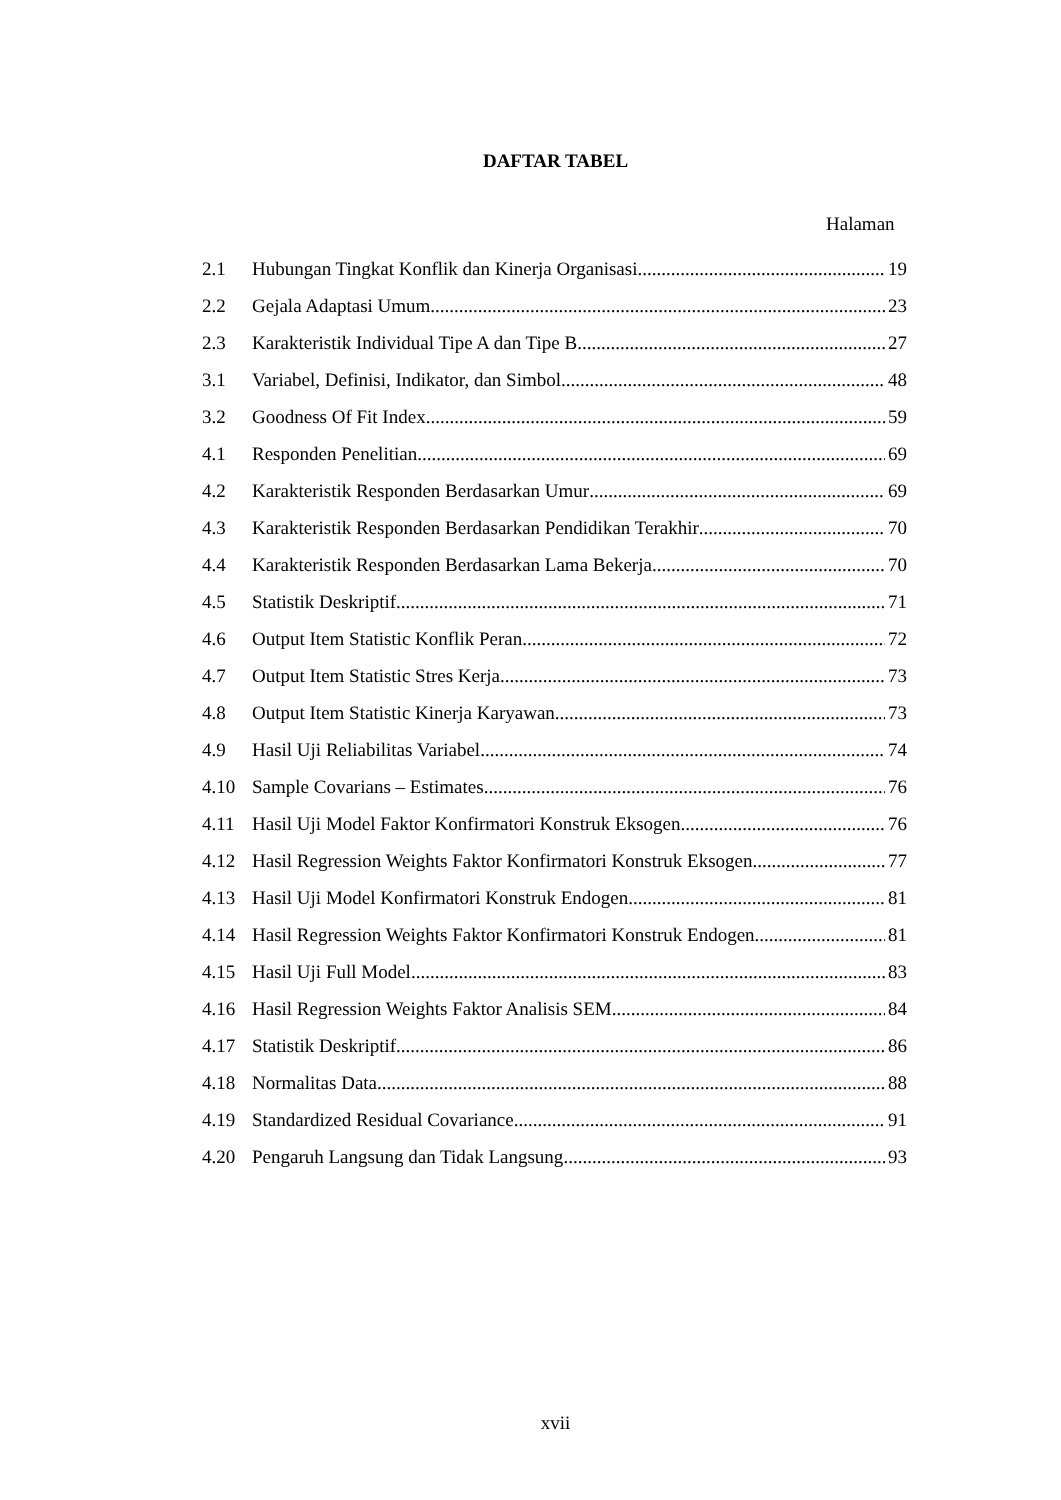DAFTAR TABEL
Halaman
2.1 Hubungan Tingkat Konflik dan Kinerja Organisasi 19
2.2 Gejala Adaptasi Umum 23
2.3 Karakteristik Individual Tipe A dan Tipe B 27
3.1 Variabel, Definisi, Indikator, dan Simbol 48
3.2 Goodness Of Fit Index 59
4.1 Responden Penelitian 69
4.2 Karakteristik Responden Berdasarkan Umur 69
4.3 Karakteristik Responden Berdasarkan Pendidikan Terakhir 70
4.4 Karakteristik Responden Berdasarkan Lama Bekerja 70
4.5 Statistik Deskriptif 71
4.6 Output Item Statistic Konflik Peran 72
4.7 Output Item Statistic Stres Kerja 73
4.8 Output Item Statistic Kinerja Karyawan 73
4.9 Hasil Uji Reliabilitas Variabel 74
4.10 Sample Covarians – Estimates 76
4.11 Hasil Uji Model Faktor Konfirmatori Konstruk Eksogen 76
4.12 Hasil Regression Weights Faktor Konfirmatori Konstruk Eksogen 77
4.13 Hasil Uji Model Konfirmatori Konstruk Endogen 81
4.14 Hasil Regression Weights Faktor Konfirmatori Konstruk Endogen 81
4.15 Hasil Uji Full Model 83
4.16 Hasil Regression Weights Faktor Analisis SEM 84
4.17 Statistik Deskriptif 86
4.18 Normalitas Data 88
4.19 Standardized Residual Covariance 91
4.20 Pengaruh Langsung dan Tidak Langsung 93
xvii